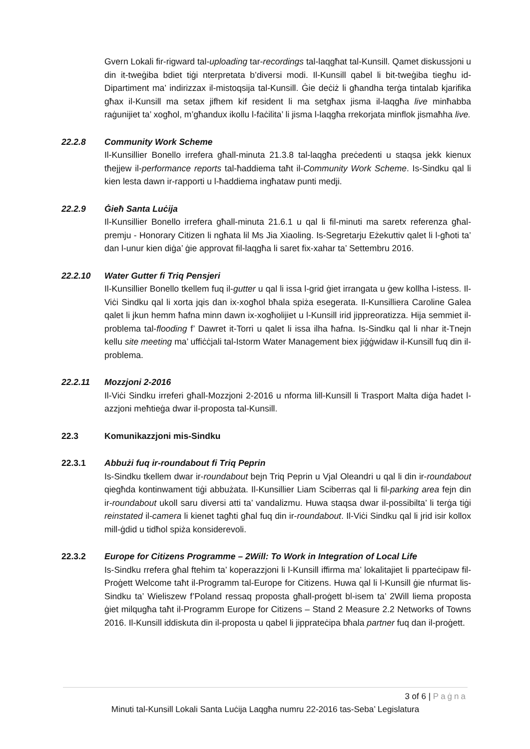Gvern Lokali fir-rigward tal-uploading tar-recordings tal-laqgħat tal-Kunsill. Qamet diskussjoni u din it-tweġiba bdiet tiġi nterpretata b’diversi modi. Il-Kunsill qabel li bit-tweġiba tiegħu id-Dipartiment ma’ indirizzax il-mistoqsija tal-Kunsill. Ġie deċiż li għandha terġa tintalab kjarifika għax il-Kunsill ma setax jifhem kif resident li ma setgħax jisma il-laqgħa live minħabba raġunijiet ta’ xogħol, m’għandux ikollu l-faċilita’ li jisma l-laqgħa rrekorjata minflok jismaħha live.
22.2.8 Community Work Scheme
Il-Kunsillier Bonello irrefera għall-minuta 21.3.8 tal-laqgħa preċedenti u staqsa jekk kienux tħejjew il-performance reports tal-ħaddiema taħt il-Community Work Scheme. Is-Sindku qal li kien lesta dawn ir-rapporti u l-ħaddiema ingħataw punti medji.
22.2.9 Ġieħ Santa Luċija
Il-Kunsillier Bonello irrefera għall-minuta 21.6.1 u qal li fil-minuti ma saretx referenza għal-premju - Honorary Citizen li ngħata lil Ms Jia Xiaoling. Is-Segretarju Eżekuttiv qalet li l-għoti ta’ dan l-unur kien diġa’ ġie approvat fil-laqgħa li saret fix-xahar ta’ Settembru 2016.
22.2.10 Water Gutter fi Triq Pensjeri
Il-Kunsillier Bonello tkellem fuq il-gutter u qal li issa l-grid ġiet irrangata u ġew kollha l-istess. Il-Viċi Sindku qal li xorta jqis dan ix-xogħol bħala spiża esegerata. Il-Kunsilliera Caroline Galea qalet li jkun hemm ħafna minn dawn ix-xogħolijiet u l-Kunsill irid jippreoratizza. Hija semmiet il-problema tal-flooding f’ Dawret it-Torri u qalet li issa ilha ħafna. Is-Sindku qal li nhar it-Tnejn kellu site meeting ma’ uffiċċjali tal-Istorm Water Management biex jiġġwidaw il-Kunsill fuq din il-problema.
22.2.11 Mozzjoni 2-2016
Il-Viċi Sindku irreferi għall-Mozzjoni 2-2016 u nforma lill-Kunsill li Trasport Malta diġa ħadet l-azzjoni meħtieġa dwar il-proposta tal-Kunsill.
22.3 Komunikazzjoni mis-Sindku
22.3.1 Abbużi fuq ir-roundabout fi Triq Peprin
Is-Sindku tkellem dwar ir-roundabout bejn Triq Peprin u Vjal Oleandri u qal li din ir-roundabout qiegħda kontinwament tiġi abbużata. Il-Kunsillier Liam Sciberras qal li fil-parking area fejn din ir-roundabout ukoll saru diversi atti ta’ vandalizmu. Huwa staqsa dwar il-possibilta’ li terġa tiġi reinstated il-camera li kienet tagħti għal fuq din ir-roundabout. Il-Viċi Sindku qal li jrid isir kollox mill-ġdid u tidħol spiża konsiderevoli.
22.3.2 Europe for Citizens Programme – 2Will: To Work in Integration of Local Life
Is-Sindku rrefera għal ftehim ta’ koperazzjoni li l-Kunsill iffirma ma’ lokalitajiet li pparteċipaw fil-Proġett Welcome taħt il-Programm tal-Europe for Citizens. Huwa qal li l-Kunsill ġie nfurmat lis-Sindku ta’ Wieliszew f’Poland ressaq proposta għall-proġett bl-isem ta’ 2Will liema proposta ġiet milqugħa taħt il-Programm Europe for Citizens – Stand 2 Measure 2.2 Networks of Towns 2016. Il-Kunsill iddiskuta din il-proposta u qabel li jipprateċipa bħala partner fuq dan il-proġett.
3 of 6 | Paġna
Minuti tal-Kunsill Lokali Santa Luċija Laqgħa numru 22-2016 tas-Seba’ Legislatura